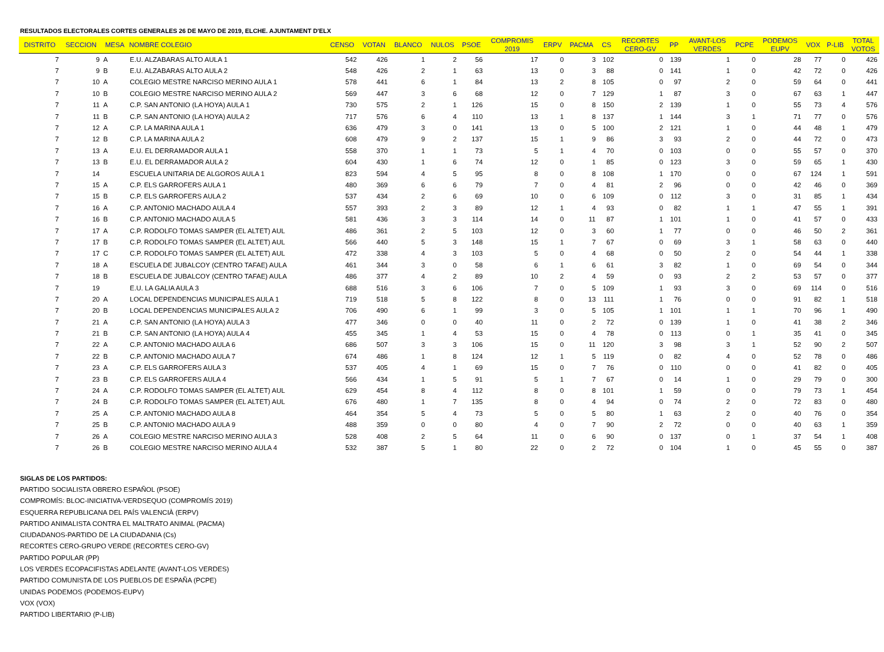RESULTADOS ELECTORALES CORTES GENERALES 26 DE MAYO DE 2019, ELCHE. AJUNTAMENT D'ELX
| DISTRITO | SECCION | MESA | NOMBRE COLEGIO | CENSO | VOTAN | BLANCO | NULOS | PSOE | COMPROMIS 2019 | ERPV | PACMA | CS | RECORTES CERO-GV | PP | AVANT-LOS VERDES | PCPE | PODEMOS EUPV | VOX | P-LIB | TOTAL VOTOS |
| --- | --- | --- | --- | --- | --- | --- | --- | --- | --- | --- | --- | --- | --- | --- | --- | --- | --- | --- | --- | --- |
| 7 | 9 | A | E.U. ALZABARAS ALTO AULA 1 | 542 | 426 | 1 | 2 | 56 | 17 | 0 | 3 | 102 | 0 | 139 | 1 | 0 | 28 | 77 | 0 | 426 |
| 7 | 9 | B | E.U. ALZABARAS ALTO AULA 2 | 548 | 426 | 2 | 1 | 63 | 13 | 0 | 3 | 88 | 0 | 141 | 1 | 0 | 42 | 72 | 0 | 426 |
| 7 | 10 | A | COLEGIO MESTRE NARCISO MERINO AULA 1 | 578 | 441 | 6 | 1 | 84 | 13 | 2 | 8 | 105 | 0 | 97 | 2 | 0 | 59 | 64 | 0 | 441 |
| 7 | 10 | B | COLEGIO MESTRE NARCISO MERINO AULA 2 | 569 | 447 | 3 | 6 | 68 | 12 | 0 | 7 | 129 | 1 | 87 | 3 | 0 | 67 | 63 | 1 | 447 |
| 7 | 11 | A | C.P. SAN ANTONIO (LA HOYA) AULA 1 | 730 | 575 | 2 | 1 | 126 | 15 | 0 | 8 | 150 | 2 | 139 | 1 | 0 | 55 | 73 | 4 | 576 |
| 7 | 11 | B | C.P. SAN ANTONIO (LA HOYA) AULA 2 | 717 | 576 | 6 | 4 | 110 | 13 | 1 | 8 | 137 | 1 | 144 | 3 | 1 | 71 | 77 | 0 | 576 |
| 7 | 12 | A | C.P. LA MARINA AULA 1 | 636 | 479 | 3 | 0 | 141 | 13 | 0 | 5 | 100 | 2 | 121 | 1 | 0 | 44 | 48 | 1 | 479 |
| 7 | 12 | B | C.P. LA MARINA AULA 2 | 608 | 479 | 9 | 2 | 137 | 15 | 1 | 9 | 86 | 3 | 93 | 2 | 0 | 44 | 72 | 0 | 473 |
| 7 | 13 | A | E.U. EL DERRAMADOR AULA 1 | 558 | 370 | 1 | 1 | 73 | 5 | 1 | 4 | 70 | 0 | 103 | 0 | 0 | 55 | 57 | 0 | 370 |
| 7 | 13 | B | E.U. EL DERRAMADOR AULA 2 | 604 | 430 | 1 | 6 | 74 | 12 | 0 | 1 | 85 | 0 | 123 | 3 | 0 | 59 | 65 | 1 | 430 |
| 7 | 14 | | ESCUELA UNITARIA DE ALGOROS AULA 1 | 823 | 594 | 4 | 5 | 95 | 8 | 0 | 8 | 108 | 1 | 170 | 0 | 0 | 67 | 124 | 1 | 591 |
| 7 | 15 | A | C.P. ELS GARROFERS AULA 1 | 480 | 369 | 6 | 6 | 79 | 7 | 0 | 4 | 81 | 2 | 96 | 0 | 0 | 42 | 46 | 0 | 369 |
| 7 | 15 | B | C.P. ELS GARROFERS AULA 2 | 537 | 434 | 2 | 6 | 69 | 10 | 0 | 6 | 109 | 0 | 112 | 3 | 0 | 31 | 85 | 1 | 434 |
| 7 | 16 | A | C.P. ANTONIO MACHADO AULA 4 | 557 | 393 | 2 | 3 | 89 | 12 | 1 | 4 | 93 | 0 | 82 | 1 | 1 | 47 | 55 | 1 | 391 |
| 7 | 16 | B | C.P. ANTONIO MACHADO AULA 5 | 581 | 436 | 3 | 3 | 114 | 14 | 0 | 11 | 87 | 1 | 101 | 1 | 0 | 41 | 57 | 0 | 433 |
| 7 | 17 | A | C.P. RODOLFO TOMAS SAMPER (EL ALTET) AUL | 486 | 361 | 2 | 5 | 103 | 12 | 0 | 3 | 60 | 1 | 77 | 0 | 0 | 46 | 50 | 2 | 361 |
| 7 | 17 | B | C.P. RODOLFO TOMAS SAMPER (EL ALTET) AUL | 566 | 440 | 5 | 3 | 148 | 15 | 1 | 7 | 67 | 0 | 69 | 3 | 1 | 58 | 63 | 0 | 440 |
| 7 | 17 | C | C.P. RODOLFO TOMAS SAMPER (EL ALTET) AUL | 472 | 338 | 4 | 3 | 103 | 5 | 0 | 4 | 68 | 0 | 50 | 2 | 0 | 54 | 44 | 1 | 338 |
| 7 | 18 | A | ESCUELA DE JUBALCOY (CENTRO TAFAE) AULA | 461 | 344 | 3 | 0 | 58 | 6 | 1 | 6 | 61 | 3 | 82 | 1 | 0 | 69 | 54 | 0 | 344 |
| 7 | 18 | B | ESCUELA DE JUBALCOY (CENTRO TAFAE) AULA | 486 | 377 | 4 | 2 | 89 | 10 | 2 | 4 | 59 | 0 | 93 | 2 | 2 | 53 | 57 | 0 | 377 |
| 7 | 19 | | E.U. LA GALIA AULA 3 | 688 | 516 | 3 | 6 | 106 | 7 | 0 | 5 | 109 | 1 | 93 | 3 | 0 | 69 | 114 | 0 | 516 |
| 7 | 20 | A | LOCAL DEPENDENCIAS MUNICIPALES AULA 1 | 719 | 518 | 5 | 8 | 122 | 8 | 0 | 13 | 111 | 1 | 76 | 0 | 0 | 91 | 82 | 1 | 518 |
| 7 | 20 | B | LOCAL DEPENDENCIAS MUNICIPALES AULA 2 | 706 | 490 | 6 | 1 | 99 | 3 | 0 | 5 | 105 | 1 | 101 | 1 | 1 | 70 | 96 | 1 | 490 |
| 7 | 21 | A | C.P. SAN ANTONIO (LA HOYA) AULA 3 | 477 | 346 | 0 | 0 | 40 | 11 | 0 | 2 | 72 | 0 | 139 | 1 | 0 | 41 | 38 | 2 | 346 |
| 7 | 21 | B | C.P. SAN ANTONIO (LA HOYA) AULA 4 | 455 | 345 | 1 | 4 | 53 | 15 | 0 | 4 | 78 | 0 | 113 | 0 | 1 | 35 | 41 | 0 | 345 |
| 7 | 22 | A | C.P. ANTONIO MACHADO AULA 6 | 686 | 507 | 3 | 3 | 106 | 15 | 0 | 11 | 120 | 3 | 98 | 3 | 1 | 52 | 90 | 2 | 507 |
| 7 | 22 | B | C.P. ANTONIO MACHADO AULA 7 | 674 | 486 | 1 | 8 | 124 | 12 | 1 | 5 | 119 | 0 | 82 | 4 | 0 | 52 | 78 | 0 | 486 |
| 7 | 23 | A | C.P. ELS GARROFERS AULA 3 | 537 | 405 | 4 | 1 | 69 | 15 | 0 | 7 | 76 | 0 | 110 | 0 | 0 | 41 | 82 | 0 | 405 |
| 7 | 23 | B | C.P. ELS GARROFERS AULA 4 | 566 | 434 | 1 | 5 | 91 | 5 | 1 | 7 | 67 | 0 | 14 | 1 | 0 | 29 | 79 | 0 | 300 |
| 7 | 24 | A | C.P. RODOLFO TOMAS SAMPER (EL ALTET) AUL | 629 | 454 | 8 | 4 | 112 | 8 | 0 | 8 | 101 | 1 | 59 | 0 | 0 | 79 | 73 | 1 | 454 |
| 7 | 24 | B | C.P. RODOLFO TOMAS SAMPER (EL ALTET) AUL | 676 | 480 | 1 | 7 | 135 | 8 | 0 | 4 | 94 | 0 | 74 | 2 | 0 | 72 | 83 | 0 | 480 |
| 7 | 25 | A | C.P. ANTONIO MACHADO AULA 8 | 464 | 354 | 5 | 4 | 73 | 5 | 0 | 5 | 80 | 1 | 63 | 2 | 0 | 40 | 76 | 0 | 354 |
| 7 | 25 | B | C.P. ANTONIO MACHADO AULA 9 | 488 | 359 | 0 | 0 | 80 | 4 | 0 | 7 | 90 | 2 | 72 | 0 | 0 | 40 | 63 | 1 | 359 |
| 7 | 26 | A | COLEGIO MESTRE NARCISO MERINO AULA 3 | 528 | 408 | 2 | 5 | 64 | 11 | 0 | 6 | 90 | 0 | 137 | 0 | 1 | 37 | 54 | 1 | 408 |
| 7 | 26 | B | COLEGIO MESTRE NARCISO MERINO AULA 4 | 532 | 387 | 5 | 1 | 80 | 22 | 0 | 2 | 72 | 0 | 104 | 1 | 0 | 45 | 55 | 0 | 387 |
SIGLAS DE LOS PARTIDOS:
PARTIDO SOCIALISTA OBRERO ESPAÑOL (PSOE)
COMPROMÍS: BLOC-INICIATIVA-VERDSEQUO (COMPROMÍS 2019)
ESQUERRA REPUBLICANA DEL PAÍS VALENCIÀ (ERPV)
PARTIDO ANIMALISTA CONTRA EL MALTRATO ANIMAL (PACMA)
CIUDADANOS-PARTIDO DE LA CIUDADANIA (Cs)
RECORTES CERO-GRUPO VERDE (RECORTES CERO-GV)
PARTIDO POPULAR (PP)
LOS VERDES ECOPACIFISTAS ADELANTE (AVANT-LOS VERDES)
PARTIDO COMUNISTA DE LOS PUEBLOS DE ESPAÑA (PCPE)
UNIDAS PODEMOS (PODEMOS-EUPV)
VOX (VOX)
PARTIDO LIBERTARIO (P-LIB)